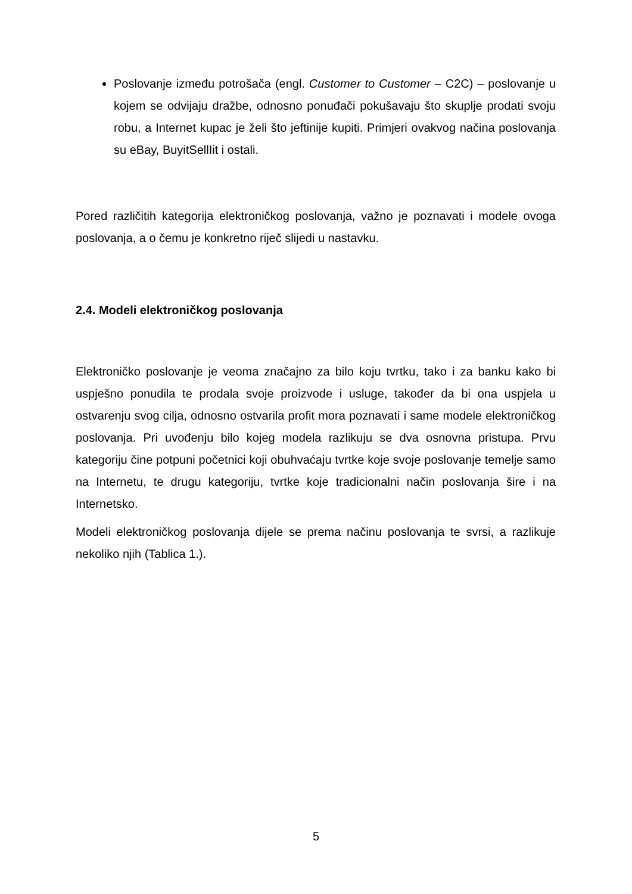Poslovanje između potrošača (engl. Customer to Customer – C2C) – poslovanje u kojem se odvijaju dražbe, odnosno ponuđači pokušavaju što skuplje prodati svoju robu, a Internet kupac je želi što jeftinije kupiti. Primjeri ovakvog načina poslovanja su eBay, BuyitSellIit i ostali.
Pored različitih kategorija elektroničkog poslovanja, važno je poznavati i modele ovoga poslovanja, a o čemu je konkretno riječ slijedi u nastavku.
2.4. Modeli elektroničkog poslovanja
Elektroničko poslovanje je veoma značajno za bilo koju tvrtku, tako i za banku kako bi uspješno ponudila te prodala svoje proizvode i usluge, također da bi ona uspjela u ostvarenju svog cilja, odnosno ostvarila profit mora poznavati i same modele elektroničkog poslovanja. Pri uvođenju bilo kojeg modela razlikuju se dva osnovna pristupa. Prvu kategoriju čine potpuni početnici koji obuhvaćaju tvrtke koje svoje poslovanje temelje samo na Internetu, te drugu kategoriju, tvrtke koje tradicionalni način poslovanja šire i na Internetsko.
Modeli elektroničkog poslovanja dijele se prema načinu poslovanja te svrsi, a razlikuje nekoliko njih (Tablica 1.).
5